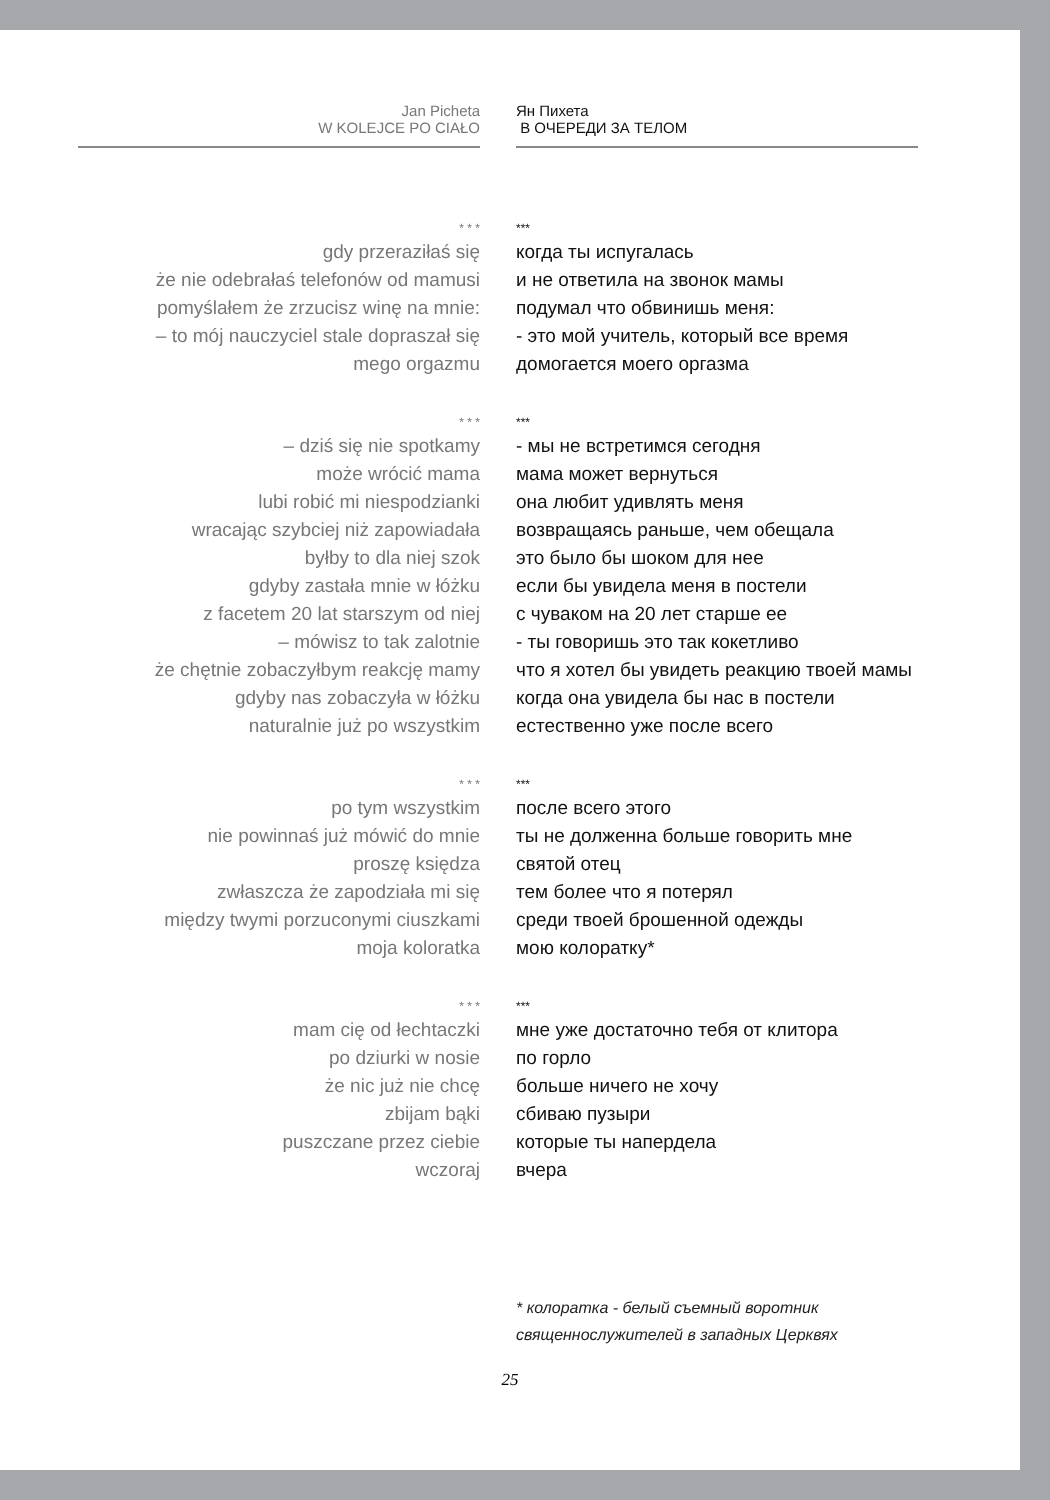Jan Picheta
W KOLEJCE PO CIAŁO
* * *
gdy przeraziłaś się
że nie odebrałaś telefonów od mamusi
pomyślałem że zrzucisz winę na mnie:
– to mój nauczyciel stale dopraszał się
mego orgazmu
* * *
– dziś się nie spotkamy
może wrócić mama
lubi robić mi niespodzianki
wracając szybciej niż zapowiadała
byłby to dla niej szok
gdyby zastała mnie w łóżku
z facetem 20 lat starszym od niej
– mówisz to tak zalotnie
że chętnie zobaczyłbym reakcję mamy
gdyby nas zobaczyła w łóżku
naturalnie już po wszystkim
* * *
po tym wszystkim
nie powinnaś już mówić do mnie
proszę księdza
zwłaszcza że zapodziała mi się
między twymi porzuconymi ciuszkami
moja koloratka
* * *
mam cię od łechtaczki
po dziurki w nosie
że nic już nie chcę
zbijam bąki
puszczane przez ciebie
wczoraj
Ян Пихета
В ОЧЕРЕДИ ЗА ТЕЛОМ
***
когда ты испугалась
и не ответила на звонок мамы
подумал что обвинишь меня:
- это мой учитель, который все время
домогается моего оргазма
***
- мы не встретимся сегодня
мама может вернуться
она любит удивлять меня
возвращаясь раньше, чем обещала
это было бы шоком для нее
если бы увидела меня в постели
с чуваком на 20 лет старше ее
- ты говоришь это так кокетливо
что я хотел бы увидеть реакцию твоей мамы
когда она увидела бы нас в постели
естественно уже после всего
***
после всего этого
ты не долженна больше говорить мне
святой отец
тем более что я потерял
среди твоей брошенной одежды
мою колоратку*
***
мне уже достаточно тебя от клитора
по горло
больше ничего не хочу
сбиваю пузыри
которые ты напердела
вчера
* колоратка - белый съемный воротник
священнослужителей в западных Церквях
25